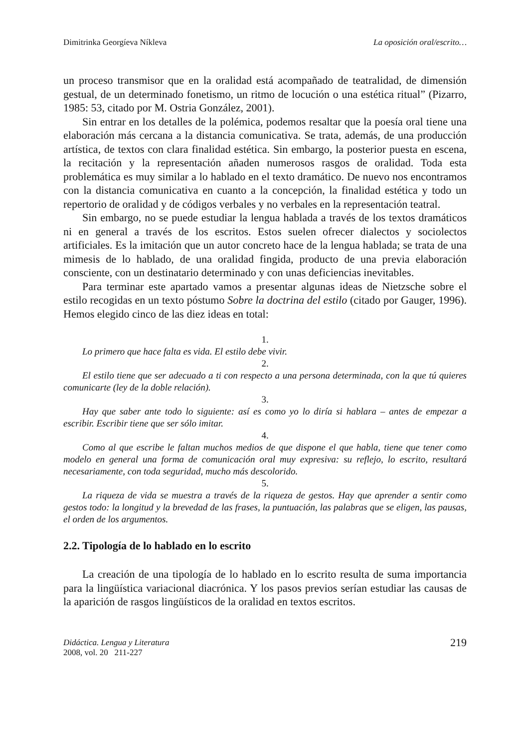Dimitrinka Georgíeva Níkleva La oposición oral/escrito…
un proceso transmisor que en la oralidad está acompañado de teatralidad, de dimensión gestual, de un determinado fonetismo, un ritmo de locución o una estética ritual” (Pizarro, 1985: 53, citado por M. Ostria González, 2001).
Sin entrar en los detalles de la polémica, podemos resaltar que la poesía oral tiene una elaboración más cercana a la distancia comunicativa. Se trata, además, de una producción artística, de textos con clara finalidad estética. Sin embargo, la posterior puesta en escena, la recitación y la representación añaden numerosos rasgos de oralidad. Toda esta problemática es muy similar a lo hablado en el texto dramático. De nuevo nos encontramos con la distancia comunicativa en cuanto a la concepción, la finalidad estética y todo un repertorio de oralidad y de códigos verbales y no verbales en la representación teatral.
Sin embargo, no se puede estudiar la lengua hablada a través de los textos dramáticos ni en general a través de los escritos. Estos suelen ofrecer dialectos y sociolectos artificiales. Es la imitación que un autor concreto hace de la lengua hablada; se trata de una mimesis de lo hablado, de una oralidad fingida, producto de una previa elaboración consciente, con un destinatario determinado y con unas deficiencias inevitables.
Para terminar este apartado vamos a presentar algunas ideas de Nietzsche sobre el estilo recogidas en un texto póstumo Sobre la doctrina del estilo (citado por Gauger, 1996). Hemos elegido cinco de las diez ideas en total:
1.
Lo primero que hace falta es vida. El estilo debe vivir.
2.
El estilo tiene que ser adecuado a ti con respecto a una persona determinada, con la que tú quieres comunicarte (ley de la doble relación).
3.
Hay que saber ante todo lo siguiente: así es como yo lo diría si hablara – antes de empezar a escribir. Escribir tiene que ser sólo imitar.
4.
Como al que escribe le faltan muchos medios de que dispone el que habla, tiene que tener como modelo en general una forma de comunicación oral muy expresiva: su reflejo, lo escrito, resultará necesariamente, con toda seguridad, mucho más descolorido.
5.
La riqueza de vida se muestra a través de la riqueza de gestos. Hay que aprender a sentir como gestos todo: la longitud y la brevedad de las frases, la puntuación, las palabras que se eligen, las pausas, el orden de los argumentos.
2.2. Tipología de lo hablado en lo escrito
La creación de una tipología de lo hablado en lo escrito resulta de suma importancia para la lingüística variacional diacrónica. Y los pasos previos serían estudiar las causas de la aparición de rasgos lingüísticos de la oralidad en textos escritos.
Didáctica. Lengua y Literatura
2008, vol. 20 211-227
219